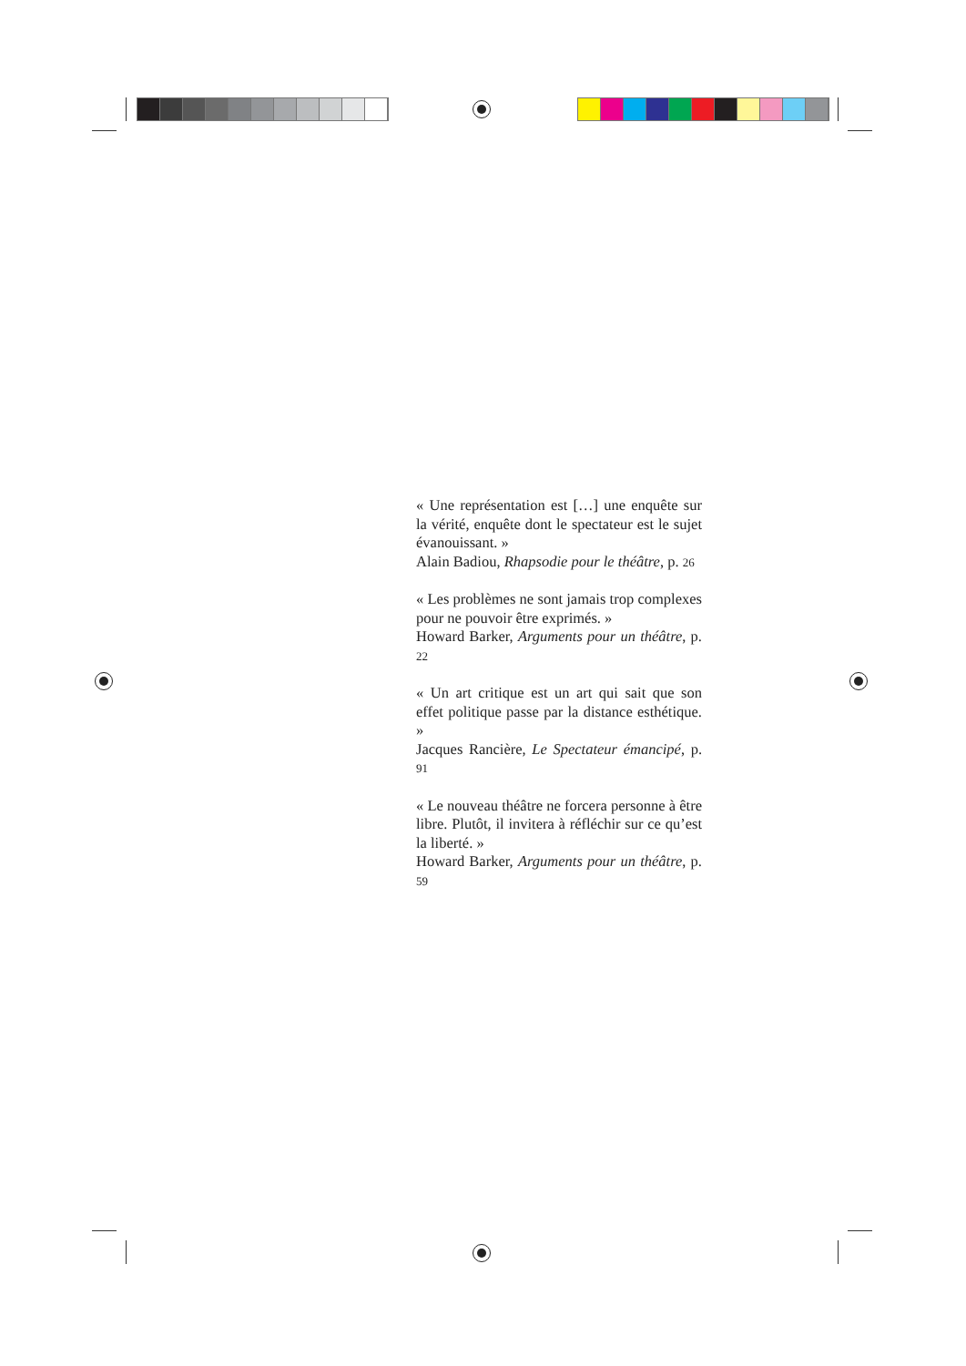« Une représentation est […] une enquête sur la vérité, enquête dont le spectateur est le sujet évanouissant. »
Alain Badiou, Rhapsodie pour le théâtre, p. 26
« Les problèmes ne sont jamais trop complexes pour ne pouvoir être exprimés. »
Howard Barker, Arguments pour un théâtre, p. 22
« Un art critique est un art qui sait que son effet politique passe par la distance esthétique. »
Jacques Rancière, Le Spectateur émancipé, p. 91
« Le nouveau théâtre ne forcera personne à être libre. Plutôt, il invitera à réfléchir sur ce qu’est la liberté. »
Howard Barker, Arguments pour un théâtre, p. 59